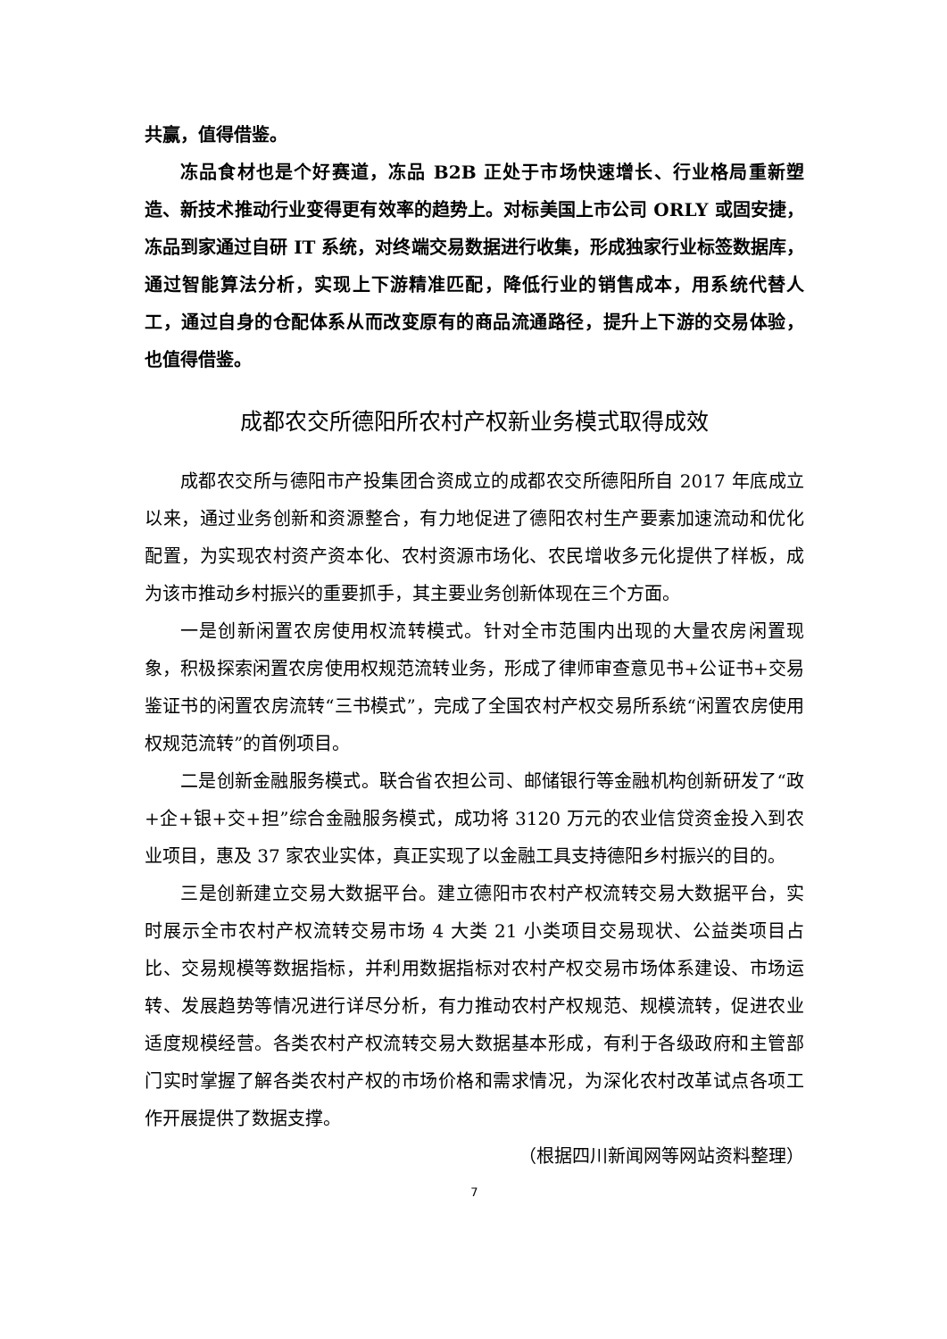共赢，值得借鉴。
冻品食材也是个好赛道，冻品 B2B 正处于市场快速增长、行业格局重新塑造、新技术推动行业变得更有效率的趋势上。对标美国上市公司 ORLY 或固安捷，冻品到家通过自研 IT 系统，对终端交易数据进行收集，形成独家行业标签数据库，通过智能算法分析，实现上下游精准匹配，降低行业的销售成本，用系统代替人工，通过自身的仓配体系从而改变原有的商品流通路径，提升上下游的交易体验，也值得借鉴。
成都农交所德阳所农村产权新业务模式取得成效
成都农交所与德阳市产投集团合资成立的成都农交所德阳所自 2017 年底成立以来，通过业务创新和资源整合，有力地促进了德阳农村生产要素加速流动和优化配置，为实现农村资产资本化、农村资源市场化、农民增收多元化提供了样板，成为该市推动乡村振兴的重要抓手，其主要业务创新体现在三个方面。
一是创新闲置农房使用权流转模式。针对全市范围内出现的大量农房闲置现象，积极探索闲置农房使用权规范流转业务，形成了律师审查意见书+公证书+交易鉴证书的闲置农房流转“三书模式”，完成了全国农村产权交易所系统“闲置农房使用权规范流转”的首例项目。
二是创新金融服务模式。联合省农担公司、邮储银行等金融机构创新研发了“政+企+银+交+担”综合金融服务模式，成功将 3120 万元的农业信贷资金投入到农业项目，惠及 37 家农业实体，真正实现了以金融工具支持德阳乡村振兴的目的。
三是创新建立交易大数据平台。建立德阳市农村产权流转交易大数据平台，实时展示全市农村产权流转交易市场 4 大类 21 小类项目交易现状、公益类项目占比、交易规模等数据指标，并利用数据指标对农村产权交易市场体系建设、市场运转、发展趋势等情况进行详尽分析，有力推动农村产权规范、规模流转，促进农业适度规模经营。各类农村产权流转交易大数据基本形成，有利于各级政府和主管部门实时掌握了解各类农村产权的市场价格和需求情况，为深化农村改革试点各项工作开展提供了数据支撑。
（根据四川新闻网等网站资料整理）
7